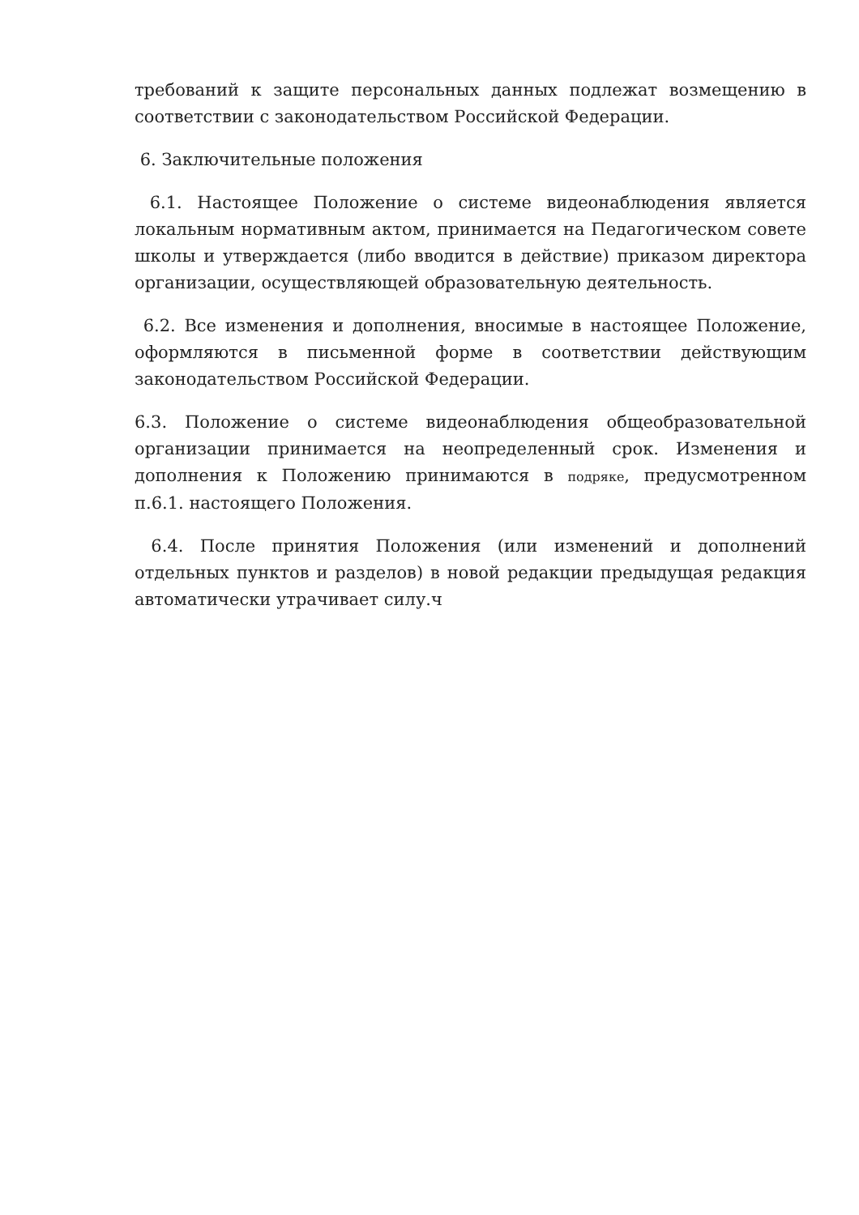требований к защите персональных данных подлежат возмещению в соответствии с законодательством Российской Федерации.
6. Заключительные положения
6.1. Настоящее Положение о системе видеонаблюдения является локальным нормативным актом, принимается на Педагогическом совете школы и утверждается (либо вводится в действие) приказом директора организации, осуществляющей образовательную деятельность.
6.2. Все изменения и дополнения, вносимые в настоящее Положение, оформляются в письменной форме в соответствии действующим законодательством Российской Федерации.
6.3. Положение о системе видеонаблюдения общеобразовательной организации принимается на неопределенный срок. Изменения и дополнения к Положению принимаются в подряке, предусмотренном п.6.1. настоящего Положения.
6.4. После принятия Положения (или изменений и дополнений отдельных пунктов и разделов) в новой редакции предыдущая редакция автоматически утрачивает силу.ч